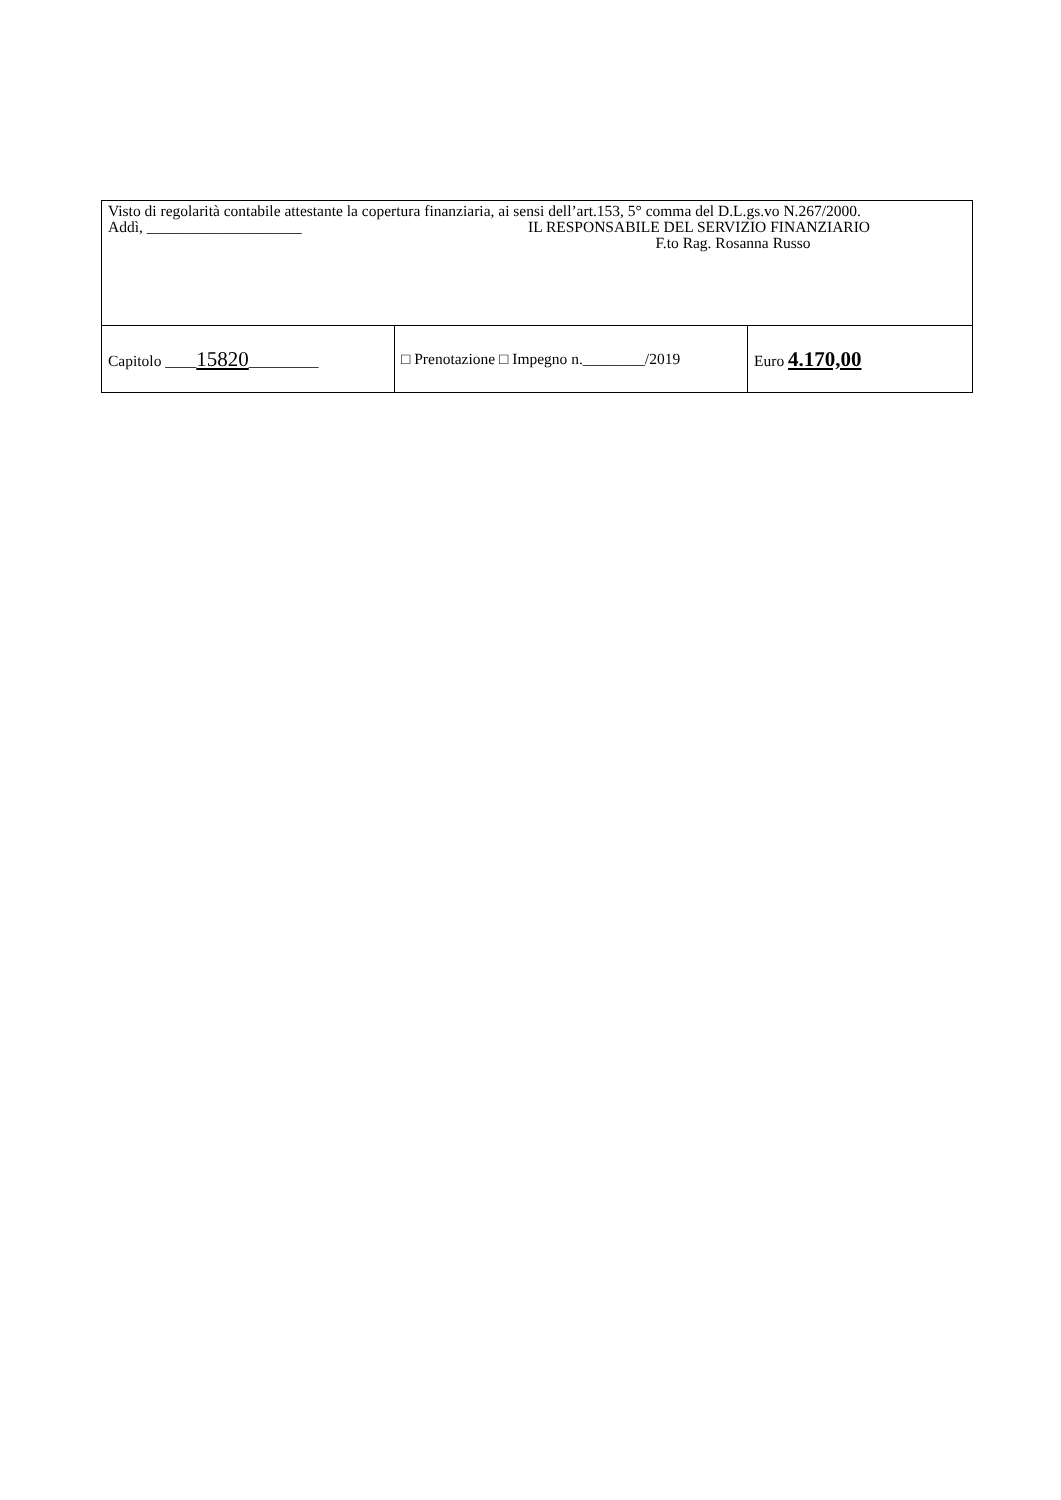| Visto di regolarità contabile attestante la copertura finanziaria, ai sensi dell’art.153, 5° comma del D.L.gs.vo N.267/2000. Addì, ____________________ IL RESPONSABILE DEL SERVIZIO FINANZIARIO F.to Rag. Rosanna Russo | | |
| Capitolo ____ 15820 _________ | □ Prenotazione □ Impegno n.________/2019 | Euro 4.170,00 |